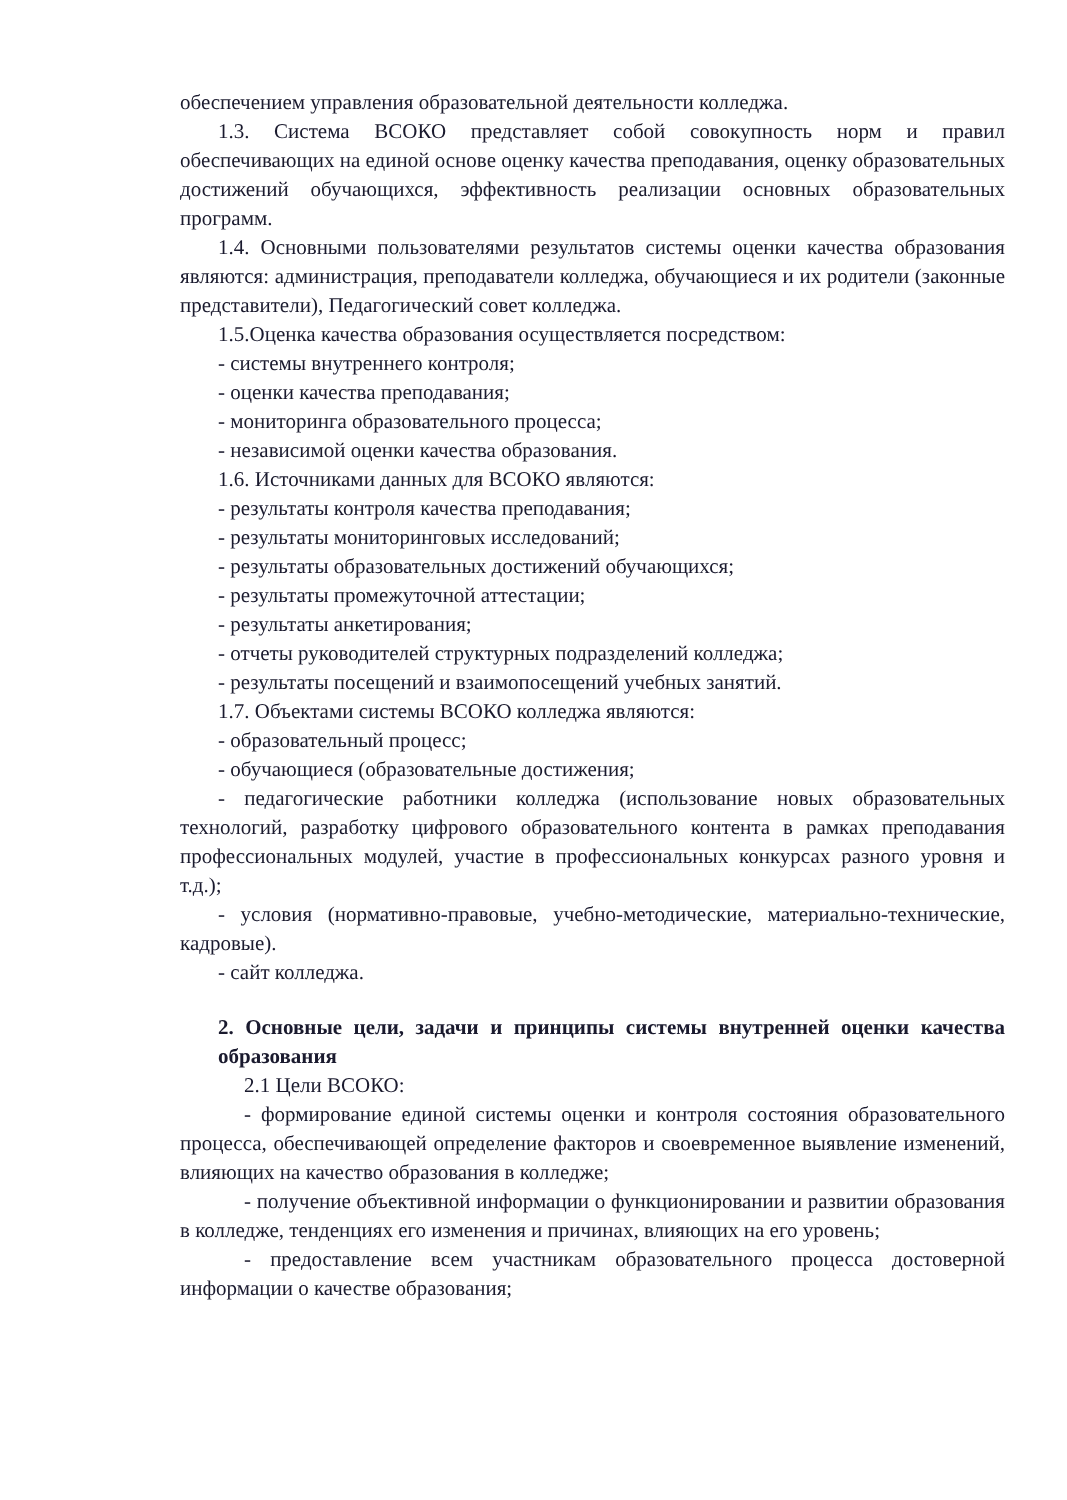обеспечением управления образовательной деятельности колледжа.
1.3. Система ВСОКО представляет собой совокупность норм и правил обеспечивающих на единой основе оценку качества преподавания, оценку образовательных достижений обучающихся, эффективность реализации основных образовательных программ.
1.4. Основными пользователями результатов системы оценки качества образования являются: администрация, преподаватели колледжа, обучающиеся и их родители (законные представители), Педагогический совет колледжа.
1.5.Оценка качества образования осуществляется посредством:
- системы внутреннего контроля;
- оценки качества преподавания;
- мониторинга образовательного процесса;
- независимой оценки качества образования.
1.6. Источниками данных для ВСОКО являются:
- результаты контроля качества преподавания;
- результаты мониторинговых исследований;
- результаты образовательных достижений обучающихся;
- результаты промежуточной аттестации;
- результаты анкетирования;
- отчеты руководителей структурных подразделений колледжа;
- результаты посещений и взаимопосещений учебных занятий.
1.7. Объектами системы ВСОКО колледжа являются:
- образовательный процесс;
- обучающиеся (образовательные достижения;
- педагогические работники колледжа (использование новых образовательных технологий, разработку цифрового образовательного контента в рамках преподавания профессиональных модулей, участие в профессиональных конкурсах разного уровня и т.д.);
- условия (нормативно-правовые, учебно-методические, материально-технические, кадровые).
- сайт колледжа.
2. Основные цели, задачи и принципы системы внутренней оценки качества образования
2.1 Цели ВСОКО:
- формирование единой системы оценки и контроля состояния образовательного процесса, обеспечивающей определение факторов и своевременное выявление изменений, влияющих на качество образования в колледже;
- получение объективной информации о функционировании и развитии образования в колледже, тенденциях его изменения и причинах, влияющих на его уровень;
- предоставление всем участникам образовательного процесса достоверной информации о качестве образования;